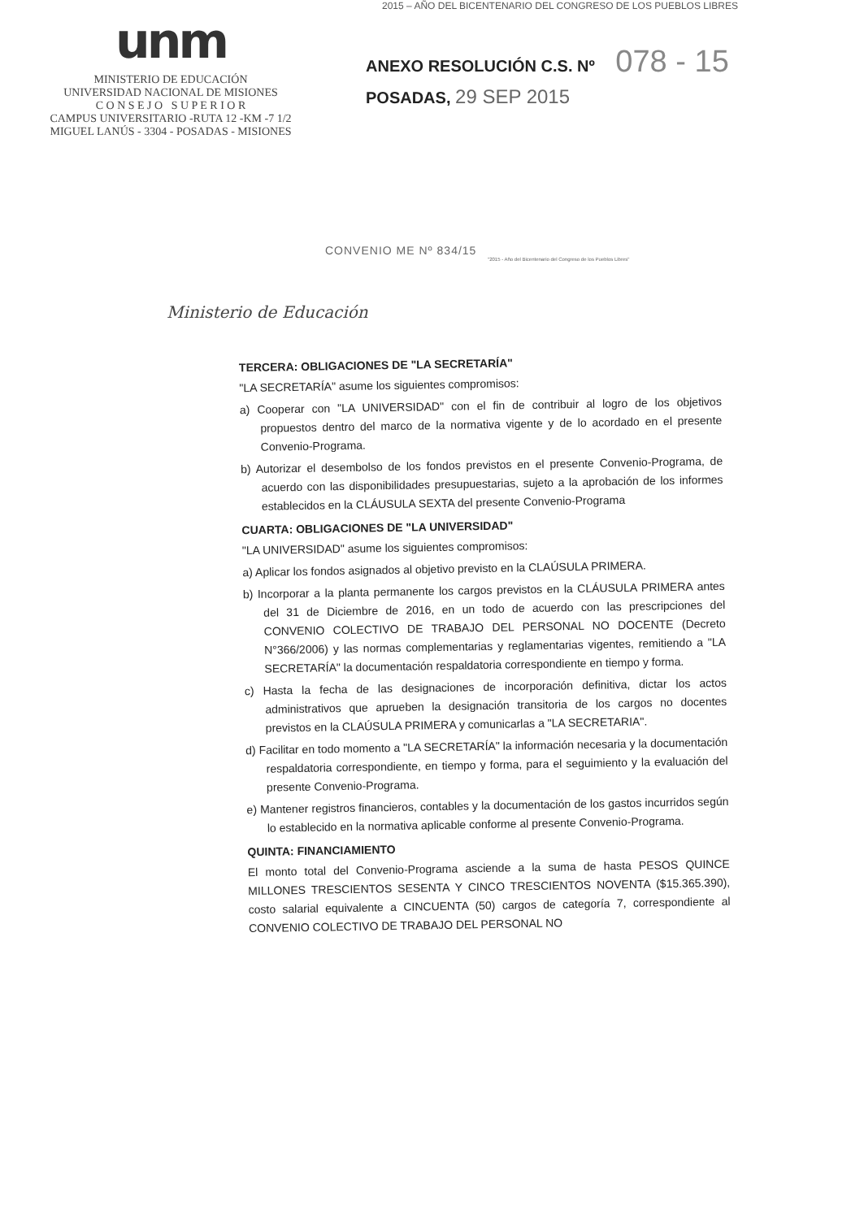unm
MINISTERIO DE EDUCACIÓN
UNIVERSIDAD NACIONAL DE MISIONES
C O N S E J O S U P E R I O R
CAMPUS UNIVERSITARIO -RUTA 12 -KM -7 1/2
MIGUEL LANÚS - 3304 - POSADAS - MISIONES
2015 – AÑO DEL BICENTENARIO DEL CONGRESO DE LOS PUEBLOS LIBRES
ANEXO RESOLUCIÓN C.S. Nº 078 - 15
POSADAS, 29 SEP 2015
CONVENIO ME Nº 834/15
"2015 - Año del Bicentenario del Congreso de los Pueblos Libres"
Ministerio de Educación
TERCERA: OBLIGACIONES DE "LA SECRETARÍA"
"LA SECRETARÍA" asume los siguientes compromisos:
a) Cooperar con "LA UNIVERSIDAD" con el fin de contribuir al logro de los objetivos propuestos dentro del marco de la normativa vigente y de lo acordado en el presente Convenio-Programa.
b) Autorizar el desembolso de los fondos previstos en el presente Convenio-Programa, de acuerdo con las disponibilidades presupuestarias, sujeto a la aprobación de los informes establecidos en la CLÁUSULA SEXTA del presente Convenio-Programa
CUARTA: OBLIGACIONES DE "LA UNIVERSIDAD"
"LA UNIVERSIDAD" asume los siguientes compromisos:
a) Aplicar los fondos asignados al objetivo previsto en la CLAÚSULA PRIMERA.
b) Incorporar a la planta permanente los cargos previstos en la CLÁUSULA PRIMERA antes del 31 de Diciembre de 2016, en un todo de acuerdo con las prescripciones del CONVENIO COLECTIVO DE TRABAJO DEL PERSONAL NO DOCENTE (Decreto N°366/2006) y las normas complementarias y reglamentarias vigentes, remitiendo a "LA SECRETARÍA" la documentación respaldatoria correspondiente en tiempo y forma.
c) Hasta la fecha de las designaciones de incorporación definitiva, dictar los actos administrativos que aprueben la designación transitoria de los cargos no docentes previstos en la CLAÚSULA PRIMERA y comunicarlas a "LA SECRETARIA".
d) Facilitar en todo momento a "LA SECRETARÍA" la información necesaria y la documentación respaldatoria correspondiente, en tiempo y forma, para el seguimiento y la evaluación del presente Convenio-Programa.
e) Mantener registros financieros, contables y la documentación de los gastos incurridos según lo establecido en la normativa aplicable conforme al presente Convenio-Programa.
QUINTA: FINANCIAMIENTO
El monto total del Convenio-Programa asciende a la suma de hasta PESOS QUINCE MILLONES TRESCIENTOS SESENTA Y CINCO TRESCIENTOS NOVENTA ($15.365.390), costo salarial equivalente a CINCUENTA (50) cargos de categoría 7, correspondiente al CONVENIO COLECTIVO DE TRABAJO DEL PERSONAL NO